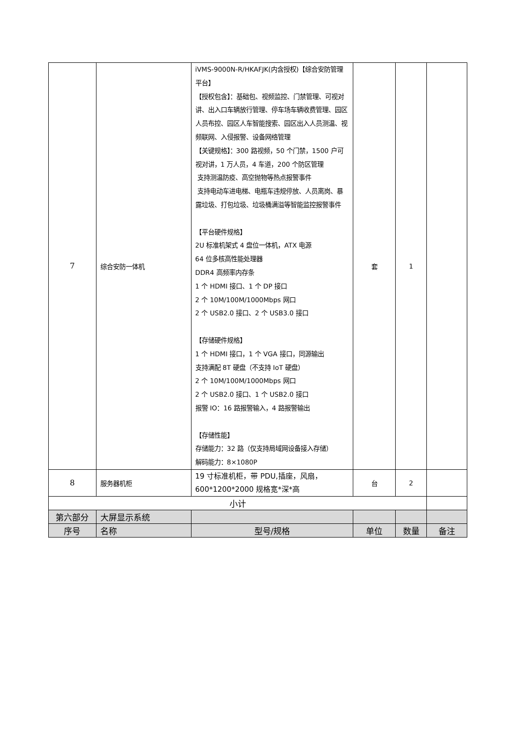| 7 | 综合安防一体机 | iVMS-9000N-R/HKAFJK(内含授权)【综合安防管理平台】 【授权包含】：基础包、视频监控、门禁管理、可视对讲、出入口车辆放行管理、停车场车辆收费管理、园区人员布控、园区人车智能搜索、园区出入人员测温、视频联网、入侵报警、设备网络管理 【关键规格】：300 路视频，50 个门禁，1500 户可视对讲，1 万人员，4 车道，200 个防区管理 支持测温防疫、高空抛物等热点报警事件 支持电动车进电梯、电瓶车违规停放、人员离岗、暴露垃圾、打包垃圾、垃圾桶满溢等智能监控报警事件 【平台硬件规格】 2U 标准机架式 4 盘位一体机，ATX 电源 64 位多核高性能处理器 DDR4 高频率内存条 1 个 HDMI 接口、1 个 DP 接口 2 个 10M/100M/1000Mbps 网口 2 个 USB2.0 接口、2 个 USB3.0 接口 【存储硬件规格】 1 个 HDMI 接口，1 个 VGA 接口，同源输出 支持满配 8T 硬盘（不支持 IoT 硬盘） 2 个 10M/100M/1000Mbps 网口 2 个 USB2.0 接口、1 个 USB2.0 接口 报警 IO：16 路报警输入，4 路报警输出 【存储性能】 存储能力：32 路（仅支持局域网设备接入存储） 解码能力：8×1080P | 套 | 1 | |
| 8 | 服务器机柜 | 19 寸标准机柜，带 PDU,插座，风扇，600*1200*2000 规格宽*深*高 | 台 | 2 | |
| 小计 | | | | | |
| 第六部分 | 大屏显示系统 | | | | |
| 序号 | 名称 | 型号/规格 | 单位 | 数量 | 备注 |